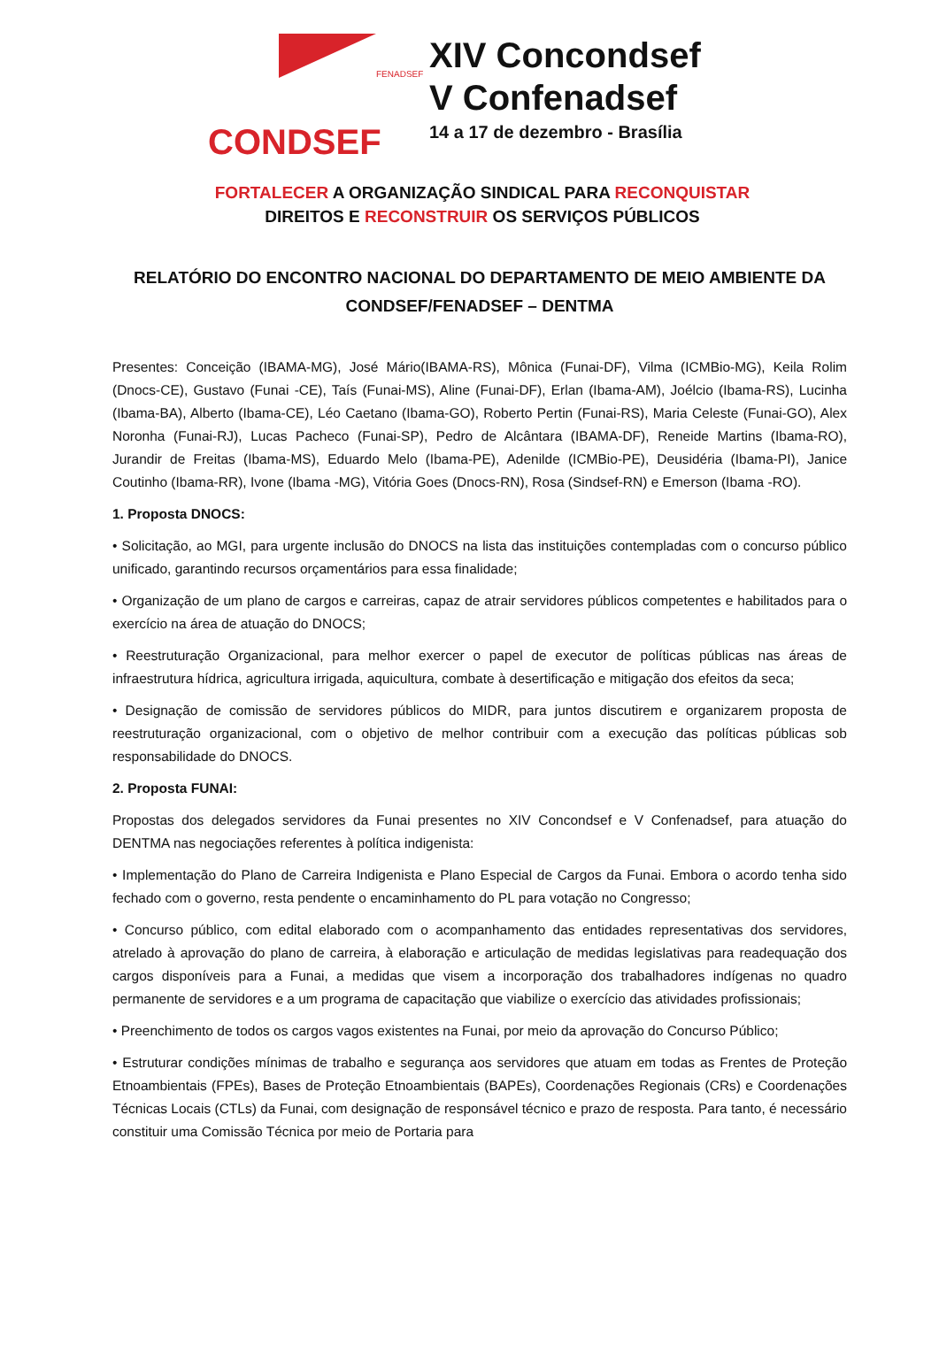FENADSEF
CONDSEF
XIV Concondsef
V Confenadsef
14 a 17 de dezembro - Brasília
FORTALECER A ORGANIZAÇÃO SINDICAL PARA RECONQUISTAR
DIREITOS E RECONSTRUIR OS SERVIÇOS PÚBLICOS
RELATÓRIO DO ENCONTRO NACIONAL DO DEPARTAMENTO DE MEIO AMBIENTE DA CONDSEF/FENADSEF – DENTMA
Presentes: Conceição (IBAMA-MG), José Mário(IBAMA-RS), Mônica (Funai-DF), Vilma (ICMBio-MG), Keila Rolim (Dnocs-CE), Gustavo (Funai -CE), Taís (Funai-MS), Aline (Funai-DF), Erlan (Ibama-AM), Joélcio (Ibama-RS), Lucinha (Ibama-BA), Alberto (Ibama-CE), Léo Caetano (Ibama-GO), Roberto Pertin (Funai-RS), Maria Celeste (Funai-GO), Alex Noronha (Funai-RJ), Lucas Pacheco (Funai-SP), Pedro de Alcântara (IBAMA-DF), Reneide Martins (Ibama-RO), Jurandir de Freitas (Ibama-MS), Eduardo Melo (Ibama-PE), Adenilde (ICMBio-PE), Deusidéria (Ibama-PI), Janice Coutinho (Ibama-RR), Ivone (Ibama -MG), Vitória Goes (Dnocs-RN), Rosa (Sindsef-RN) e Emerson (Ibama -RO).
1. Proposta DNOCS:
• Solicitação, ao MGI, para urgente inclusão do DNOCS na lista das instituições contempladas com o concurso público unificado, garantindo recursos orçamentários para essa finalidade;
• Organização de um plano de cargos e carreiras, capaz de atrair servidores públicos competentes e habilitados para o exercício na área de atuação do DNOCS;
• Reestruturação Organizacional, para melhor exercer o papel de executor de políticas públicas nas áreas de infraestrutura hídrica, agricultura irrigada, aquicultura, combate à desertificação e mitigação dos efeitos da seca;
• Designação de comissão de servidores públicos do MIDR, para juntos discutirem e organizarem proposta de reestruturação organizacional, com o objetivo de melhor contribuir com a execução das políticas públicas sob responsabilidade do DNOCS.
2. Proposta FUNAI:
Propostas dos delegados servidores da Funai presentes no XIV Concondsef e V Confenadsef, para atuação do DENTMA nas negociações referentes à política indigenista:
• Implementação do Plano de Carreira Indigenista e Plano Especial de Cargos da Funai. Embora o acordo tenha sido fechado com o governo, resta pendente o encaminhamento do PL para votação no Congresso;
• Concurso público, com edital elaborado com o acompanhamento das entidades representativas dos servidores, atrelado à aprovação do plano de carreira, à elaboração e articulação de medidas legislativas para readequação dos cargos disponíveis para a Funai, a medidas que visem a incorporação dos trabalhadores indígenas no quadro permanente de servidores e a um programa de capacitação que viabilize o exercício das atividades profissionais;
• Preenchimento de todos os cargos vagos existentes na Funai, por meio da aprovação do Concurso Público;
• Estruturar condições mínimas de trabalho e segurança aos servidores que atuam em todas as Frentes de Proteção Etnoambientais (FPEs), Bases de Proteção Etnoambientais (BAPEs), Coordenações Regionais (CRs) e Coordenações Técnicas Locais (CTLs) da Funai, com designação de responsável técnico e prazo de resposta. Para tanto, é necessário constituir uma Comissão Técnica por meio de Portaria para